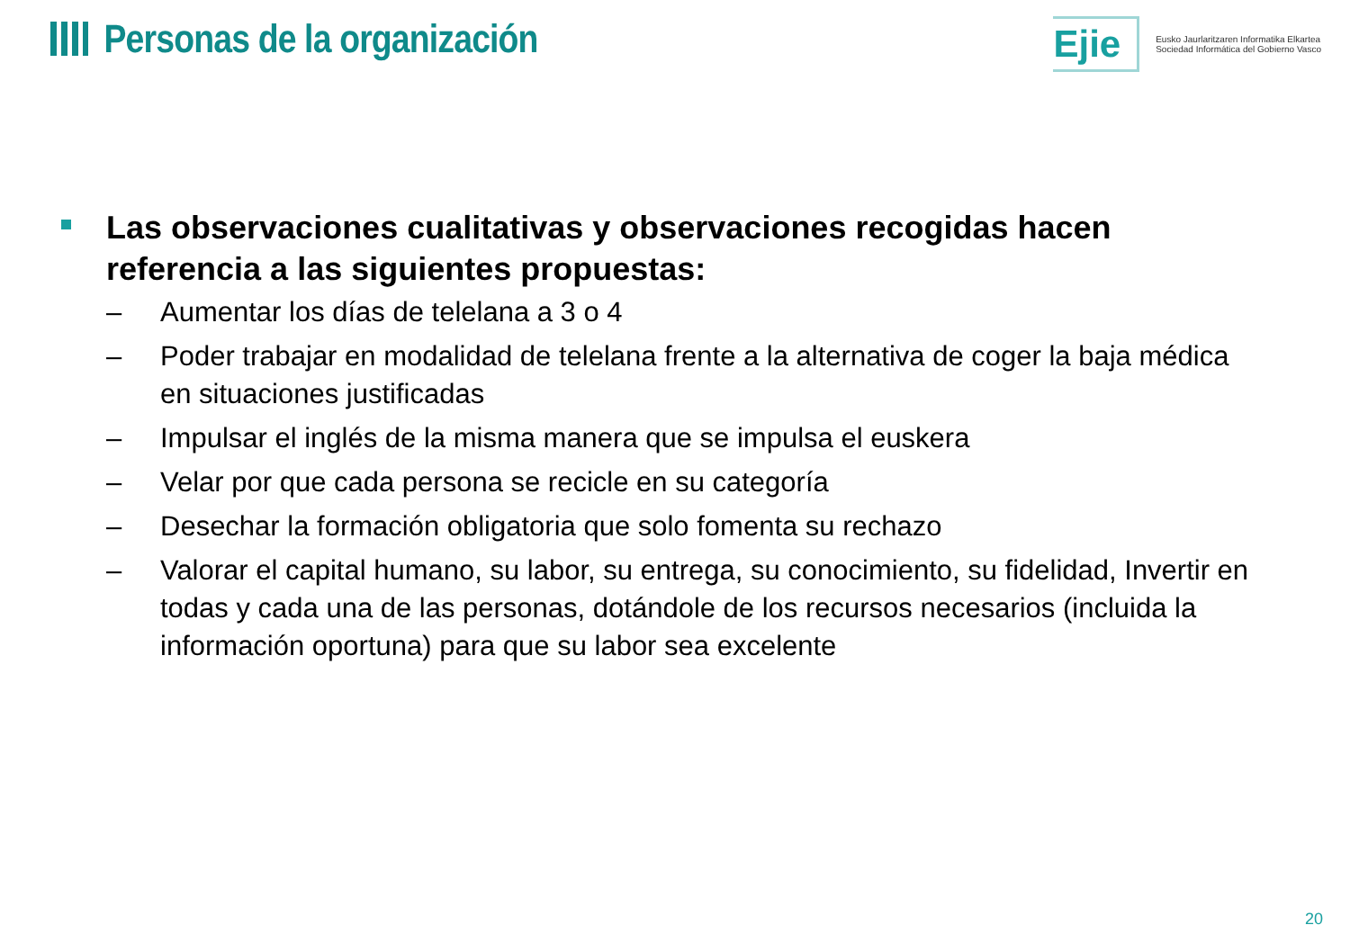Personas de la organización
Ejie
Eusko Jaurlaritzaren Informatika Elkartea
Sociedad Informática del Gobierno Vasco
Las observaciones cualitativas y observaciones recogidas hacen referencia a las siguientes propuestas:
– Aumentar los días de telelana a 3 o 4
– Poder trabajar en modalidad de telelana frente a la alternativa de coger la baja médica en situaciones justificadas
– Impulsar el inglés de la misma manera que se impulsa el euskera
– Velar por que cada persona se recicle en su categoría
– Desechar la formación obligatoria que solo fomenta su rechazo
– Valorar el capital humano, su labor, su entrega, su conocimiento, su fidelidad, Invertir en todas y cada una de las personas, dotándole de los recursos necesarios (incluida la información oportuna) para que su labor sea excelente
20